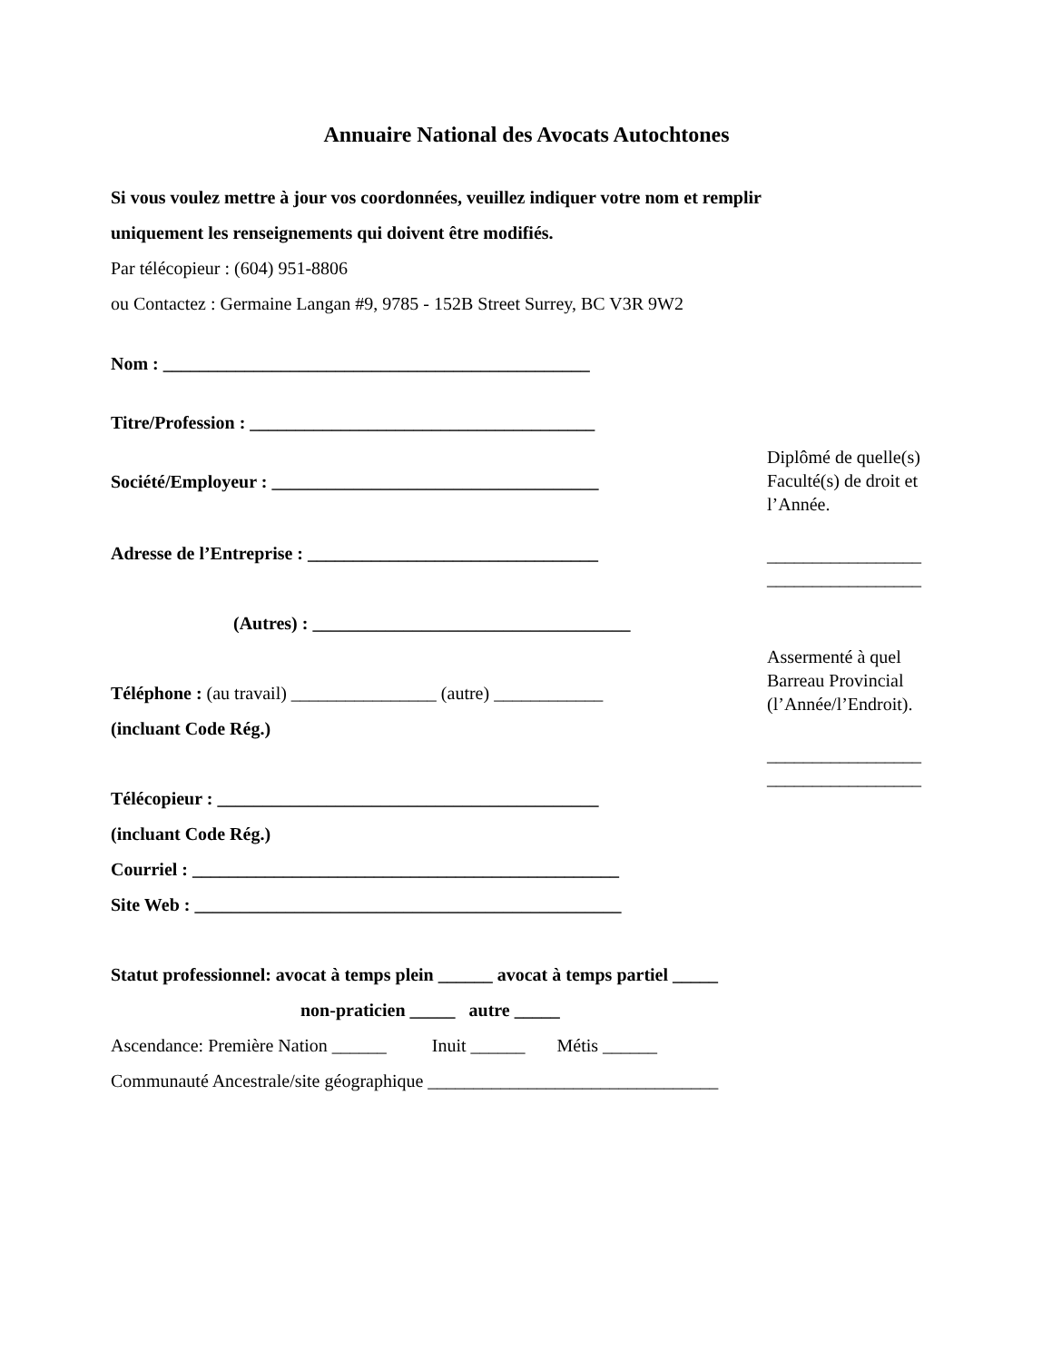Annuaire National des Avocats Autochtones
Si vous voulez mettre à jour vos coordonnées, veuillez indiquer votre nom et remplir
uniquement les renseignements qui doivent être modifiés.
Par télécopieur : (604) 951-8806
ou Contactez : Germaine Langan #9, 9785 - 152B Street Surrey, BC V3R 9W2
Nom : _______________________________________________
Titre/Profession : ______________________________________
Société/Employeur : ____________________________________
Adresse de l’Entreprise : ________________________________
(Autres) : ___________________________________
Téléphone : (au travail) ________________ (autre) ____________
(incluant Code Rég.)
Télécopieur : __________________________________________
(incluant Code Rég.)
Courriel : _______________________________________________
Site Web : _______________________________________________
Statut professionnel: avocat à temps plein ______ avocat à temps partiel _____
non-praticien _____ autre _____
Ascendance: Première Nation ______ Inuit ______ Métis ______
Communauté Ancestrale/site géographique ________________________________
Diplômé de quelle(s) Faculté(s) de droit et l’Année.
_________________
_________________
Assermenté à quel Barreau Provincial (l’Année/l’Endroit).
_________________
_________________